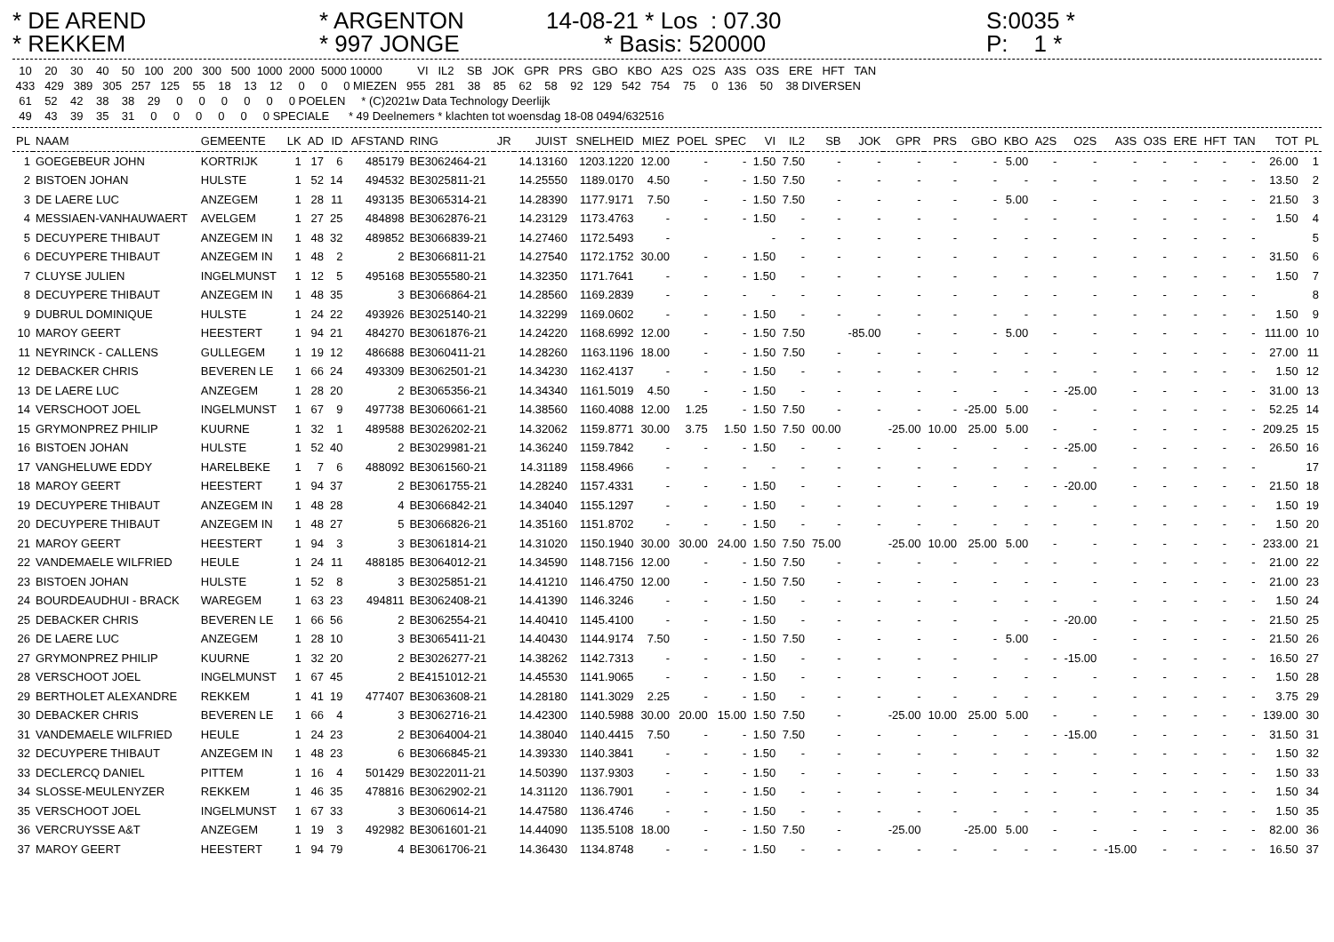* DE AREND * REKKEM
* ARGENTON * 997 JONGE
14-08-21 * Los : 07.30 * Basis: 520000
S:0035 * P: 1 *
  10    20    30    40    50   100   200   300   500  1000  2000  5000 10000           VI   IL2    SB   JOK   GPR   PRS   GBO   KBO   A2S   O2S   A3S   O3S   ERE   HFT   TAN
 433   429   389   305   257   125    55    18    13    12     0     0     0 MIEZEN   955   281    38    85    62    58    92   129   542   754    75     0   136    50    38 DIVERSEN
  61    52    42    38    38    29     0     0     0     0     0     0 POELEN     * (C)2021w Data Technology Deerlijk
  49    43    39    35    31     0     0     0     0     0     0 SPECIALE      * 49 Deelnemers * klachten tot woensdag 18-08 0494/632516
| PL | NAAM | GEMEENTE | LK | AD | ID | AFSTAND | RING | JR | JUIST | SNELHEID | MIEZ | POEL | SPEC | VI | IL2 | SB | JOK | GPR | PRS | GBO | KBO | A2S | O2S | A3S | O3S | ERE | HFT | TAN | TOT | PL |
| --- | --- | --- | --- | --- | --- | --- | --- | --- | --- | --- | --- | --- | --- | --- | --- | --- | --- | --- | --- | --- | --- | --- | --- | --- | --- | --- | --- | --- | --- | --- |
| 1 | GOEGEBEUR JOHN | KORTRIJK | 1 | 17 | 6 | 485179 | BE3062464-21 | | 14.13160 | 1203.1220 | 12.00 | - | - | 1.50 | 7.50 | - | - | - | - | - | 5.00 | - | - | - | - | - | - | - | 26.00 | 1 |
| 2 | BISTOEN JOHAN | HULSTE | 1 | 52 | 14 | 494532 | BE3025811-21 | | 14.25550 | 1189.0170 | 4.50 | - | - | 1.50 | 7.50 | - | - | - | - | - | - | - | - | - | - | - | - | - | 13.50 | 2 |
| 3 | DE LAERE LUC | ANZEGEM | 1 | 28 | 11 | 493135 | BE3065314-21 | | 14.28390 | 1177.9171 | 7.50 | - | - | 1.50 | 7.50 | - | - | - | - | - | 5.00 | - | - | - | - | - | - | - | 21.50 | 3 |
| 4 | MESSIAEN-VANHAUWAERT | AVELGEM | 1 | 27 | 25 | 484898 | BE3062876-21 | | 14.23129 | 1173.4763 | - | - | - | 1.50 | - | - | - | - | - | - | - | - | - | - | - | - | - | - | 1.50 | 4 |
| 5 | DECUYPERE THIBAUT | ANZEGEM IN | 1 | 48 | 32 | 489852 | BE3066839-21 | | 14.27460 | 1172.5493 | - | | | - | - | - | - | - | - | - | - | - | - | - | - | - | - | - | | 5 |
| 6 | DECUYPERE THIBAUT | ANZEGEM IN | 1 | 48 | 2 | 2 | BE3066811-21 | | 14.27540 | 1172.1752 | 30.00 | - | - | 1.50 | - | - | - | - | - | - | - | - | - | - | - | - | - | - | 31.50 | 6 |
| 7 | CLUYSE JULIEN | INGELMUNST | 1 | 12 | 5 | 495168 | BE3055580-21 | | 14.32350 | 1171.7641 | - | - | - | 1.50 | - | - | - | - | - | - | - | - | - | - | - | - | - | - | 1.50 | 7 |
| 8 | DECUYPERE THIBAUT | ANZEGEM IN | 1 | 48 | 35 | 3 | BE3066864-21 | | 14.28560 | 1169.2839 | - | - | - | - | - | - | - | - | - | - | - | - | - | - | - | - | - | - | | 8 |
| 9 | DUBRUL DOMINIQUE | HULSTE | 1 | 24 | 22 | 493926 | BE3025140-21 | | 14.32299 | 1169.0602 | - | - | - | 1.50 | - | - | - | - | - | - | - | - | - | - | - | - | - | - | 1.50 | 9 |
| 10 | MAROY GEERT | HEESTERT | 1 | 94 | 21 | 484270 | BE3061876-21 | | 14.24220 | 1168.6992 | 12.00 | - | - | 1.50 | 7.50 | | -85.00 | - | - | - | 5.00 | - | - | - | - | - | - | - | 111.00 | 10 |
| 11 | NEYRINCK - CALLENS | GULLEGEM | 1 | 19 | 12 | 486688 | BE3060411-21 | | 14.28260 | 1163.1196 | 18.00 | - | - | 1.50 | 7.50 | - | - | - | - | - | - | - | - | - | - | - | - | - | 27.00 | 11 |
| 12 | DEBACKER CHRIS | BEVEREN LE | 1 | 66 | 24 | 493309 | BE3062501-21 | | 14.34230 | 1162.4137 | - | - | - | 1.50 | - | - | - | - | - | - | - | - | - | - | - | - | - | - | 1.50 | 12 |
| 13 | DE LAERE LUC | ANZEGEM | 1 | 28 | 20 | 2 | BE3065356-21 | | 14.34340 | 1161.5019 | 4.50 | - | - | 1.50 | - | - | - | - | - | - | - | - | -25.00 | - | - | - | - | - | 31.00 | 13 |
| 14 | VERSCHOOT JOEL | INGELMUNST | 1 | 67 | 9 | 497738 | BE3060661-21 | | 14.38560 | 1160.4088 | 12.00 | 1.25 | - | 1.50 | 7.50 | - | - | - | - | -25.00 | 5.00 | - | - | - | - | - | - | - | 52.25 | 14 |
| 15 | GRYMONPREZ PHILIP | KUURNE | 1 | 32 | 1 | 489588 | BE3026202-21 | | 14.32062 | 1159.8771 | 30.00 | 3.75 | 1.50 | 1.50 | 7.50 | 00.00 | | -25.00 | 10.00 | 25.00 | 5.00 | - | - | - | - | - | - | - | 209.25 | 15 |
| 16 | BISTOEN JOHAN | HULSTE | 1 | 52 | 40 | 2 | BE3029981-21 | | 14.36240 | 1159.7842 | - | - | - | 1.50 | - | - | - | - | - | - | - | - | -25.00 | - | - | - | - | - | 26.50 | 16 |
| 17 | VANGHELUWE EDDY | HARELBEKE | 1 | 7 | 6 | 488092 | BE3061560-21 | | 14.31189 | 1158.4966 | - | - | - | - | - | - | - | - | - | - | - | - | - | - | - | - | - | - | | 17 |
| 18 | MAROY GEERT | HEESTERT | 1 | 94 | 37 | 2 | BE3061755-21 | | 14.28240 | 1157.4331 | - | - | - | 1.50 | - | - | - | - | - | - | - | - | -20.00 | - | - | - | - | - | 21.50 | 18 |
| 19 | DECUYPERE THIBAUT | ANZEGEM IN | 1 | 48 | 28 | 4 | BE3066842-21 | | 14.34040 | 1155.1297 | - | - | - | 1.50 | - | - | - | - | - | - | - | - | - | - | - | - | - | - | 1.50 | 19 |
| 20 | DECUYPERE THIBAUT | ANZEGEM IN | 1 | 48 | 27 | 5 | BE3066826-21 | | 14.35160 | 1151.8702 | - | - | - | 1.50 | - | - | - | - | - | - | - | - | - | - | - | - | - | - | 1.50 | 20 |
| 21 | MAROY GEERT | HEESTERT | 1 | 94 | 3 | 3 | BE3061814-21 | | 14.31020 | 1150.1940 | 30.00 | 30.00 | 24.00 | 1.50 | 7.50 | 75.00 | | -25.00 | 10.00 | 25.00 | 5.00 | - | - | - | - | - | - | - | 233.00 | 21 |
| 22 | VANDEMAELE WILFRIED | HEULE | 1 | 24 | 11 | 488185 | BE3064012-21 | | 14.34590 | 1148.7156 | 12.00 | - | - | 1.50 | 7.50 | - | - | - | - | - | - | - | - | - | - | - | - | - | 21.00 | 22 |
| 23 | BISTOEN JOHAN | HULSTE | 1 | 52 | 8 | 3 | BE3025851-21 | | 14.41210 | 1146.4750 | 12.00 | - | - | 1.50 | 7.50 | - | - | - | - | - | - | - | - | - | - | - | - | - | 21.00 | 23 |
| 24 | BOURDEAUDHUI - BRACK | WAREGEM | 1 | 63 | 23 | 494811 | BE3062408-21 | | 14.41390 | 1146.3246 | - | - | - | 1.50 | - | - | - | - | - | - | - | - | - | - | - | - | - | - | 1.50 | 24 |
| 25 | DEBACKER CHRIS | BEVEREN LE | 1 | 66 | 56 | 2 | BE3062554-21 | | 14.40410 | 1145.4100 | - | - | - | 1.50 | - | - | - | - | - | - | - | - | -20.00 | - | - | - | - | - | 21.50 | 25 |
| 26 | DE LAERE LUC | ANZEGEM | 1 | 28 | 10 | 3 | BE3065411-21 | | 14.40430 | 1144.9174 | 7.50 | - | - | 1.50 | 7.50 | - | - | - | - | - | 5.00 | - | - | - | - | - | - | - | 21.50 | 26 |
| 27 | GRYMONPREZ PHILIP | KUURNE | 1 | 32 | 20 | 2 | BE3026277-21 | | 14.38262 | 1142.7313 | - | - | - | 1.50 | - | - | - | - | - | - | - | - | -15.00 | - | - | - | - | - | 16.50 | 27 |
| 28 | VERSCHOOT JOEL | INGELMUNST | 1 | 67 | 45 | 2 | BE4151012-21 | | 14.45530 | 1141.9065 | - | - | - | 1.50 | - | - | - | - | - | - | - | - | - | - | - | - | - | - | 1.50 | 28 |
| 29 | BERTHOLET ALEXANDRE | REKKEM | 1 | 41 | 19 | 477407 | BE3063608-21 | | 14.28180 | 1141.3029 | 2.25 | - | - | 1.50 | - | - | - | - | - | - | - | - | - | - | - | - | - | - | 3.75 | 29 |
| 30 | DEBACKER CHRIS | BEVEREN LE | 1 | 66 | 4 | 3 | BE3062716-21 | | 14.42300 | 1140.5988 | 30.00 | 20.00 | 15.00 | 1.50 | 7.50 | - | | -25.00 | 10.00 | 25.00 | 5.00 | - | - | - | - | - | - | - | 139.00 | 30 |
| 31 | VANDEMAELE WILFRIED | HEULE | 1 | 24 | 23 | 2 | BE3064004-21 | | 14.38040 | 1140.4415 | 7.50 | - | - | 1.50 | 7.50 | - | - | - | - | - | - | - | -15.00 | - | - | - | - | - | 31.50 | 31 |
| 32 | DECUYPERE THIBAUT | ANZEGEM IN | 1 | 48 | 23 | 6 | BE3066845-21 | | 14.39330 | 1140.3841 | - | - | - | 1.50 | - | - | - | - | - | - | - | - | - | - | - | - | - | - | 1.50 | 32 |
| 33 | DECLERCQ DANIEL | PITTEM | 1 | 16 | 4 | 501429 | BE3022011-21 | | 14.50390 | 1137.9303 | - | - | - | 1.50 | - | - | - | - | - | - | - | - | - | - | - | - | - | - | 1.50 | 33 |
| 34 | SLOSSE-MEULENYZER | REKKEM | 1 | 46 | 35 | 478816 | BE3062902-21 | | 14.31120 | 1136.7901 | - | - | - | 1.50 | - | - | - | - | - | - | - | - | - | - | - | - | - | - | 1.50 | 34 |
| 35 | VERSCHOOT JOEL | INGELMUNST | 1 | 67 | 33 | 3 | BE3060614-21 | | 14.47580 | 1136.4746 | - | - | - | 1.50 | - | - | - | - | - | - | - | - | - | - | - | - | - | - | 1.50 | 35 |
| 36 | VERCRUYSSE A&T | ANZEGEM | 1 | 19 | 3 | 492982 | BE3061601-21 | | 14.44090 | 1135.5108 | 18.00 | - | - | 1.50 | 7.50 | - | | -25.00 | | -25.00 | 5.00 | - | - | - | - | - | - | - | 82.00 | 36 |
| 37 | MAROY GEERT | HEESTERT | 1 | 94 | 79 | 4 | BE3061706-21 | | 14.36430 | 1134.8748 | - | - | - | 1.50 | - | - | - | - | - | - | - | - | - | -15.00 | - | - | - | - | 16.50 | 37 |